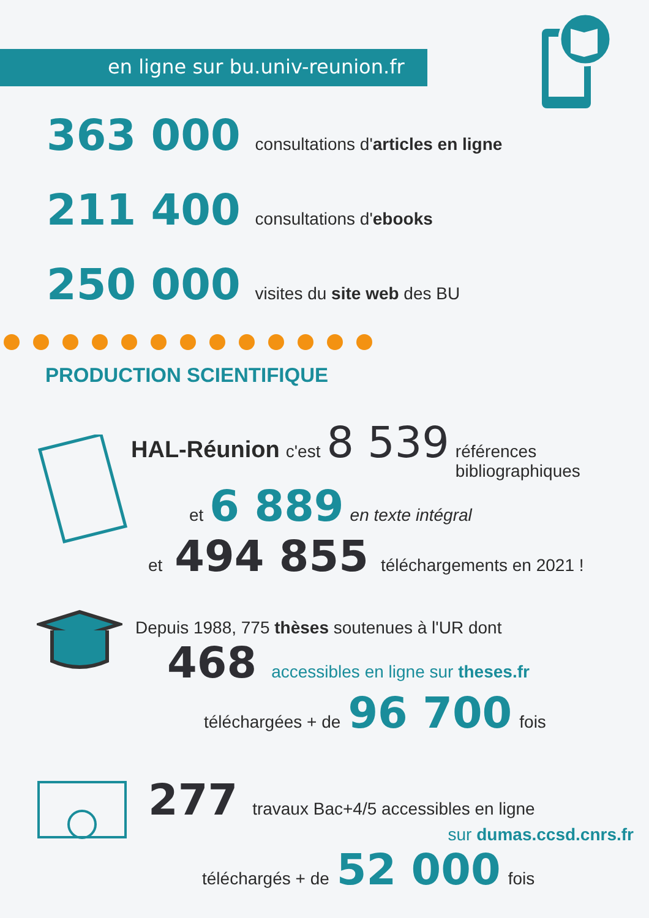en ligne sur bu.univ-reunion.fr
363 000 consultations d'articles en ligne
211 400 consultations d'ebooks
250 000 visites du site web des BU
PRODUCTION SCIENTIFIQUE
HAL-Réunion c'est 8 539 références
bibliographiques
et 6 889 en texte intégral
et 494 855 téléchargements en 2021 !
Depuis 1988, 775 thèses soutenues à l'UR dont
468 accessibles en ligne sur theses.fr
téléchargées + de 96 700 fois
277 travaux Bac+4/5 accessibles en ligne
sur dumas.ccsd.cnrs.fr
téléchargés + de 52 000 fois